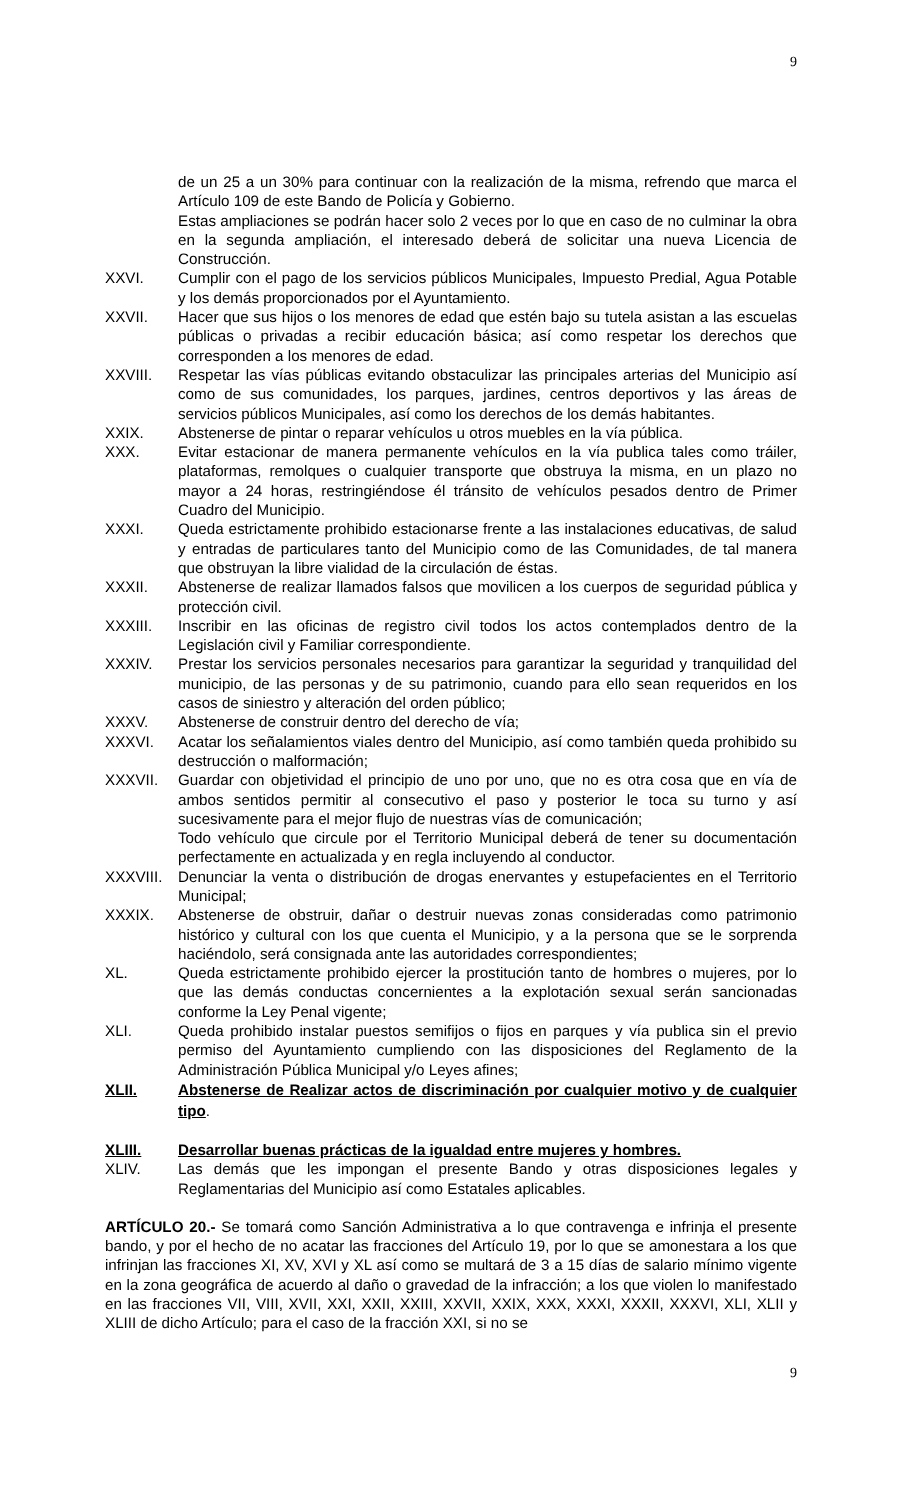9
de un 25 a un 30% para continuar con la realización de la misma, refrendo que marca el Artículo 109 de este Bando de Policía y Gobierno.
Estas ampliaciones se podrán hacer solo 2 veces por lo que en caso de no culminar la obra en la segunda ampliación, el interesado deberá de solicitar una nueva Licencia de Construcción.
XXVI. Cumplir con el pago de los servicios públicos Municipales, Impuesto Predial, Agua Potable y los demás proporcionados por el Ayuntamiento.
XXVII. Hacer que sus hijos o los menores de edad que estén bajo su tutela asistan a las escuelas públicas o privadas a recibir educación básica; así como respetar los derechos que corresponden a los menores de edad.
XXVIII. Respetar las vías públicas evitando obstaculizar las principales arterias del Municipio así como de sus comunidades, los parques, jardines, centros deportivos y las áreas de servicios públicos Municipales, así como los derechos de los demás habitantes.
XXIX. Abstenerse de pintar o reparar vehículos u otros muebles en la vía pública.
XXX. Evitar estacionar de manera permanente vehículos en la vía publica tales como tráiler, plataformas, remolques o cualquier transporte que obstruya la misma, en un plazo no mayor a 24 horas, restringiéndose él tránsito de vehículos pesados dentro de Primer Cuadro del Municipio.
XXXI. Queda estrictamente prohibido estacionarse frente a las instalaciones educativas, de salud y entradas de particulares tanto del Municipio como de las Comunidades, de tal manera que obstruyan la libre vialidad de la circulación de éstas.
XXXII. Abstenerse de realizar llamados falsos que movilicen a los cuerpos de seguridad pública y protección civil.
XXXIII. Inscribir en las oficinas de registro civil todos los actos contemplados dentro de la Legislación civil y Familiar correspondiente.
XXXIV. Prestar los servicios personales necesarios para garantizar la seguridad y tranquilidad del municipio, de las personas y de su patrimonio, cuando para ello sean requeridos en los casos de siniestro y alteración del orden público;
XXXV. Abstenerse de construir dentro del derecho de vía;
XXXVI. Acatar los señalamientos viales dentro del Municipio, así como también queda prohibido su destrucción o malformación;
XXXVII. Guardar con objetividad el principio de uno por uno, que no es otra cosa que en vía de ambos sentidos permitir al consecutivo el paso y posterior le toca su turno y así sucesivamente para el mejor flujo de nuestras vías de comunicación;
Todo vehículo que circule por el Territorio Municipal deberá de tener su documentación perfectamente en actualizada y en regla incluyendo al conductor.
XXXVIII. Denunciar la venta o distribución de drogas enervantes y estupefacientes en el Territorio Municipal;
XXXIX. Abstenerse de obstruir, dañar o destruir nuevas zonas consideradas como patrimonio histórico y cultural con los que cuenta el Municipio, y a la persona que se le sorprenda haciéndolo, será consignada ante las autoridades correspondientes;
XL. Queda estrictamente prohibido ejercer la prostitución tanto de hombres o mujeres, por lo que las demás conductas concernientes a la explotación sexual serán sancionadas conforme la Ley Penal vigente;
XLI. Queda prohibido instalar puestos semifijos o fijos en parques y vía publica sin el previo permiso del Ayuntamiento cumpliendo con las disposiciones del Reglamento de la Administración Pública Municipal y/o Leyes afines;
XLII. Abstenerse de Realizar actos de discriminación por cualquier motivo y de cualquier tipo.
XLIII. Desarrollar buenas prácticas de la igualdad entre mujeres y hombres.
XLIV. Las demás que les impongan el presente Bando y otras disposiciones legales y Reglamentarias del Municipio así como Estatales aplicables.
ARTÍCULO 20.- Se tomará como Sanción Administrativa a lo que contravenga e infrinja el presente bando, y por el hecho de no acatar las fracciones del Artículo 19, por lo que se amonestara a los que infrinjan las fracciones XI, XV, XVI y XL así como se multará de 3 a 15 días de salario mínimo vigente en la zona geográfica de acuerdo al daño o gravedad de la infracción; a los que violen lo manifestado en las fracciones VII, VIII, XVII, XXI, XXII, XXIII, XXVII, XXIX, XXX, XXXI, XXXII, XXXVI, XLI, XLII y XLIII de dicho Artículo; para el caso de la fracción XXI, si no se
9